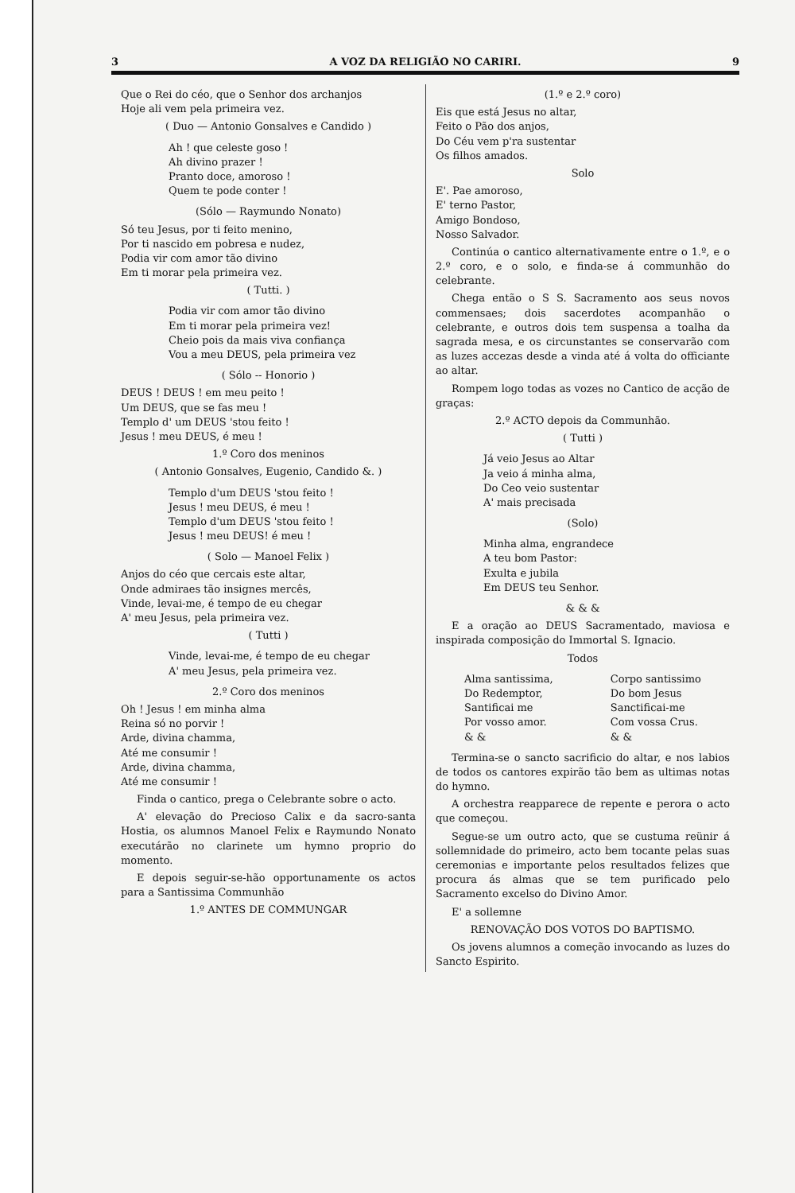3 A VOZ DA RELIGIÃO NO CARIRI. 9
Que o Rei do céo, que o Senhor dos archanjos
Hoje ali vem pela primeira vez.
( Duo — Antonio Gonsalves e Candido )
Ah ! que celeste goso !
Ah divino prazer !
Pranto doce, amoroso !
Quem te pode conter !
(Sólo — Raymundo Nonato)
Só teu Jesus, por ti feito menino,
Por ti nascido em pobresa e nudez,
Podia vir com amor tão divino
Em ti morar pela primeira vez.
( Tutti. )
Podia vir com amor tão divino
Em ti morar pela primeira vez!
Cheio pois da mais viva confiança
Vou a meu DEUS, pela primeira vez
( Sólo -- Honorio )
DEUS ! DEUS ! em meu peito !
Um DEUS, que se fas meu !
Templo d' um DEUS 'stou feito !
Jesus ! meu DEUS, é meu !
1.º Coro dos meninos
( Antonio Gonsalves, Eugenio, Candido &. )
Templo d'um DEUS 'stou feito !
Jesus ! meu DEUS, é meu !
Templo d'um DEUS 'stou feito !
Jesus ! meu DEUS! é meu !
( Solo — Manoel Felix )
Anjos do céo que cercais este altar,
Onde admiraes tão insignes mercês,
Vinde, levai-me, é tempo de eu chegar
A' meu Jesus, pela primeira vez.
( Tutti )
Vinde, levai-me, é tempo de eu chegar
A' meu Jesus, pela primeira vez.
2.º Coro dos meninos
Oh ! Jesus ! em minha alma
Reina só no porvir !
Arde, divina chamma,
Até me consumir !
Arde, divina chamma,
Até me consumir !
Finda o cantico, prega o Celebrante sobre o acto.
A' elevação do Precioso Calix e da sacro-santa Hostia, os alumnos Manoel Felix e Raymundo Nonato executárão no clarinete um hymno proprio do momento.
E depois seguir-se-hão opportunamente os actos para a Santissima Communhão
1.º ANTES DE COMMUNGAR
(1.º e 2.º coro)
Eis que está Jesus no altar,
Feito o Pão dos anjos,
Do Céu vem p'ra sustentar
Os filhos amados.
Solo
E'. Pae amoroso,
E' terno Pastor,
Amigo Bondoso,
Nosso Salvador.
Continúa o cantico alternativamente entre o 1.º, e o 2.º coro, e o solo, e finda-se á communhão do celebrante.
Chega então o S S. Sacramento aos seus novos commensaes; dois sacerdotes acompanhão o celebrante, e outros dois tem suspensa a toalha da sagrada mesa, e os circunstantes se conservarão com as luzes accezas desde a vinda até á volta do officiante ao altar.
Rompem logo todas as vozes no Cantico de acção de graças:
2.º ACTO depois da Communhão.
( Tutti )
Já veio Jesus ao Altar
Ja veio á minha alma,
Do Ceo veio sustentar
A' mais precisada
(Solo)
Minha alma, engrandece
A teu bom Pastor:
Exulta e jubila
Em DEUS teu Senhor.
& & &
E a oração ao DEUS Sacramentado, maviosa e inspirada composição do Immortal S. Ignacio.
Todos
Alma santissima,
Do Redemptor,
Santificai me
Por vosso amor.
& &
Corpo santissimo
Do bom Jesus
Sanctificai-me
Com vossa Crus.
& &
Termina-se o sancto sacrificio do altar, e nos labios de todos os cantores expirão tão bem as ultimas notas do hymno.
A orchestra reapparece de repente e perora o acto que começou.
Segue-se um outro acto, que se custuma reünir á sollemnidade do primeiro, acto bem tocante pelas suas ceremonias e importante pelos resultados felizes que procura ás almas que se tem purificado pelo Sacramento excelso do Divino Amor.
E' a sollemne
RENOVAÇÃO DOS VOTOS DO BAPTISMO.
Os jovens alumnos a começão invocando as luzes do Sancto Espirito.